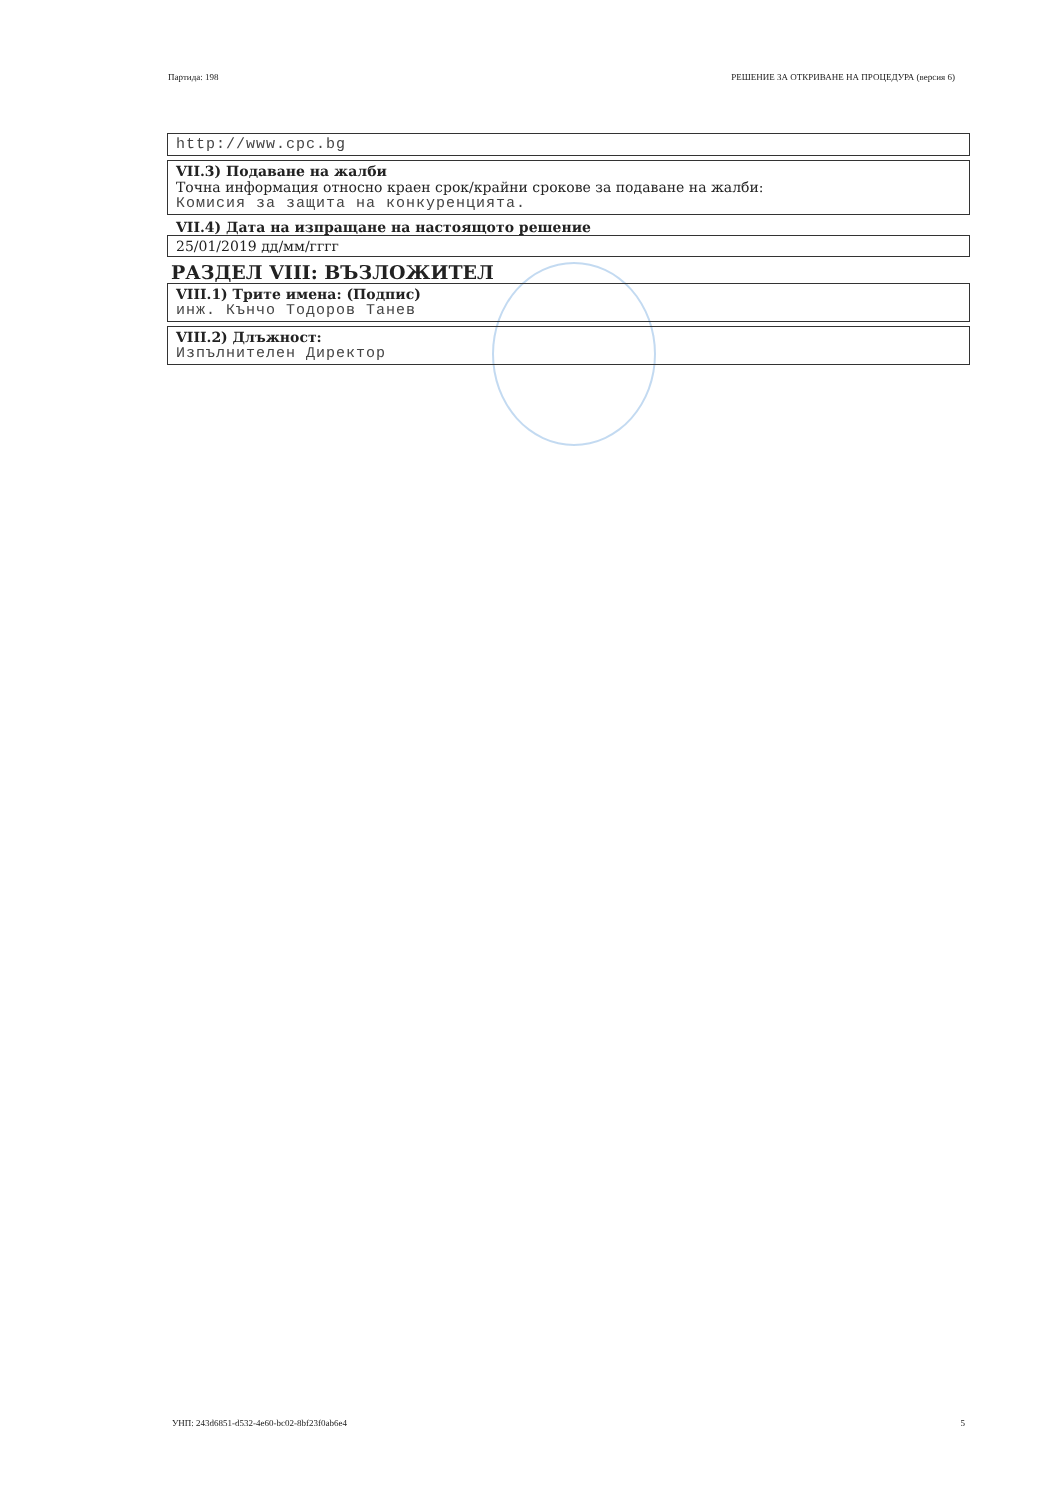Партида: 198 РЕШЕНИЕ ЗА ОТКРИВАНЕ НА ПРОЦЕДУРА (версия 6)
http://www.cpc.bg
VII.3) Подаване на жалби
Точна информация относно краен срок/крайни срокове за подаване на жалби:
Комисия за защита на конкуренцията.
VII.4) Дата на изпращане на настоящото решение
25/01/2019 дд/мм/гггг
РАЗДЕЛ VIII: ВЪЗЛОЖИТЕЛ
VIII.1) Трите имена: (Подпис)
инж. Кънчо Тодоров Танев
VIII.2) Длъжност:
Изпълнителен Директор
УНП: 243d6851-d532-4e60-bc02-8bf23f0ab6e4 5